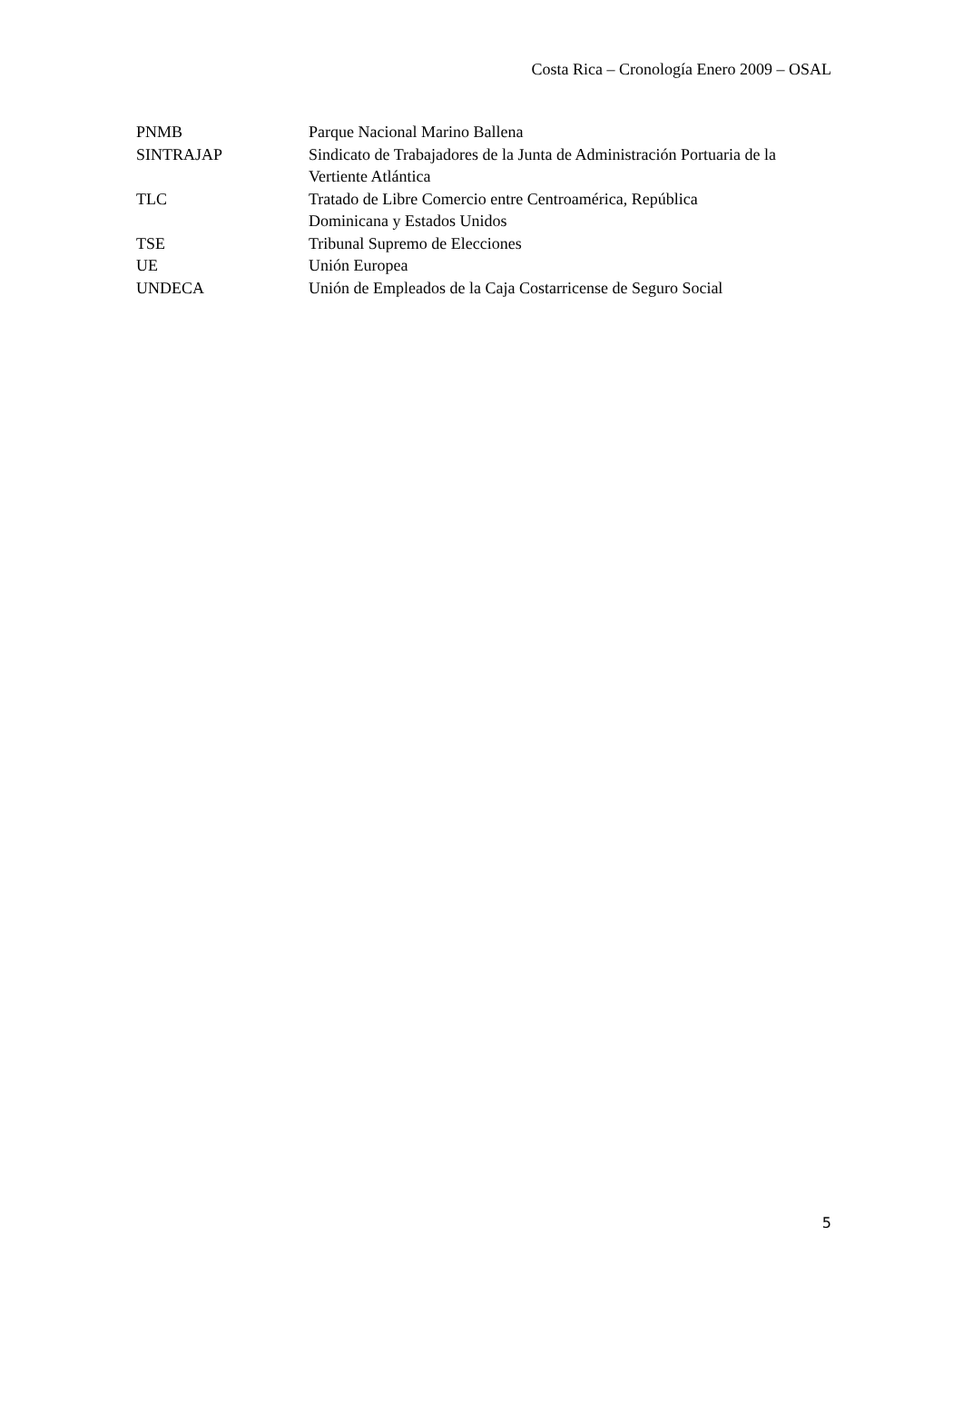Costa Rica – Cronología Enero 2009 – OSAL
| PNMB | Parque Nacional Marino Ballena |
| SINTRAJAP | Sindicato de Trabajadores de la Junta de Administración Portuaria de la Vertiente Atlántica |
| TLC | Tratado de Libre Comercio entre Centroamérica, República Dominicana y Estados Unidos |
| TSE | Tribunal Supremo de Elecciones |
| UE | Unión Europea |
| UNDECA | Unión de Empleados de la Caja Costarricense de Seguro Social |
5